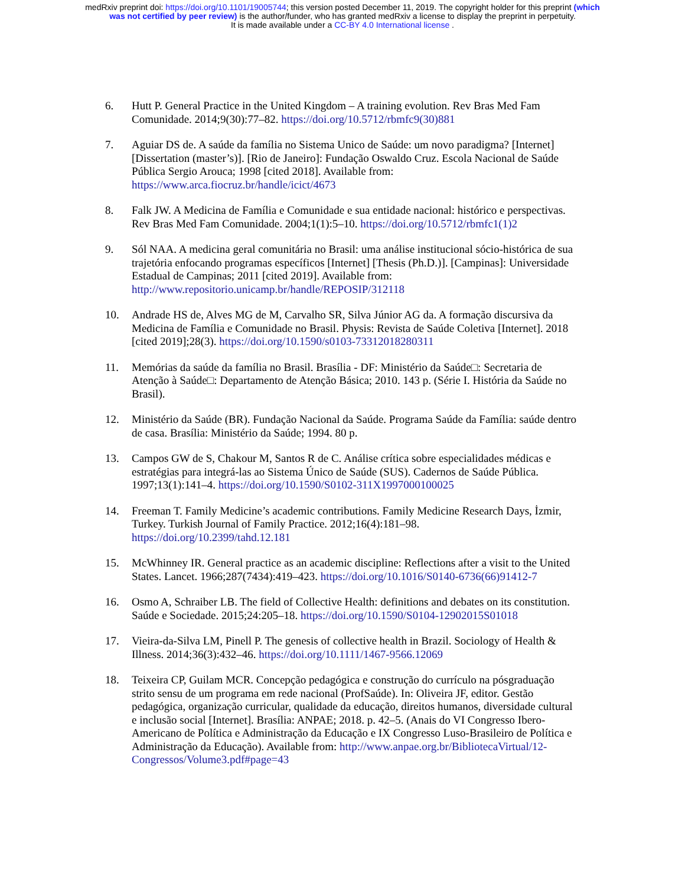medRxiv preprint doi: https://doi.org/10.1101/19005744; this version posted December 11, 2019. The copyright holder for this preprint (which
was not certified by peer review) is the author/funder, who has granted medRxiv a license to display the preprint in perpetuity.
It is made available under a CC-BY 4.0 International license .
6. Hutt P. General Practice in the United Kingdom – A training evolution. Rev Bras Med Fam Comunidade. 2014;9(30):77–82. https://doi.org/10.5712/rbmfc9(30)881
7. Aguiar DS de. A saúde da família no Sistema Unico de Saúde: um novo paradigma? [Internet] [Dissertation (master’s)]. [Rio de Janeiro]: Fundação Oswaldo Cruz. Escola Nacional de Saúde Pública Sergio Arouca; 1998 [cited 2018]. Available from: https://www.arca.fiocruz.br/handle/icict/4673
8. Falk JW. A Medicina de Família e Comunidade e sua entidade nacional: histórico e perspectivas. Rev Bras Med Fam Comunidade. 2004;1(1):5–10. https://doi.org/10.5712/rbmfc1(1)2
9. Sól NAA. A medicina geral comunitária no Brasil: uma análise institucional sócio-histórica de sua trajetória enfocando programas específicos [Internet] [Thesis (Ph.D.)]. [Campinas]: Universidade Estadual de Campinas; 2011 [cited 2019]. Available from: http://www.repositorio.unicamp.br/handle/REPOSIP/312118
10. Andrade HS de, Alves MG de M, Carvalho SR, Silva Júnior AG da. A formação discursiva da Medicina de Família e Comunidade no Brasil. Physis: Revista de Saúde Coletiva [Internet]. 2018 [cited 2019];28(3). https://doi.org/10.1590/s0103-73312018280311
11. Memórias da saúde da família no Brasil. Brasília - DF: Ministério da Saúde□: Secretaria de Atenção à Saúde□: Departamento de Atenção Básica; 2010. 143 p. (Série I. História da Saúde no Brasil).
12. Ministério da Saúde (BR). Fundação Nacional da Saúde. Programa Saúde da Família: saúde dentro de casa. Brasília: Ministério da Saúde; 1994. 80 p.
13. Campos GW de S, Chakour M, Santos R de C. Análise crítica sobre especialidades médicas e estratégias para integrá-las ao Sistema Único de Saúde (SUS). Cadernos de Saúde Pública. 1997;13(1):141–4. https://doi.org/10.1590/S0102-311X1997000100025
14. Freeman T. Family Medicine’s academic contributions. Family Medicine Research Days, İzmir, Turkey. Turkish Journal of Family Practice. 2012;16(4):181–98. https://doi.org/10.2399/tahd.12.181
15. McWhinney IR. General practice as an academic discipline: Reflections after a visit to the United States. Lancet. 1966;287(7434):419–423. https://doi.org/10.1016/S0140-6736(66)91412-7
16. Osmo A, Schraiber LB. The field of Collective Health: definitions and debates on its constitution. Saúde e Sociedade. 2015;24:205–18. https://doi.org/10.1590/S0104-12902015S01018
17. Vieira-da-Silva LM, Pinell P. The genesis of collective health in Brazil. Sociology of Health & Illness. 2014;36(3):432–46. https://doi.org/10.1111/1467-9566.12069
18. Teixeira CP, Guilam MCR. Concepção pedagógica e construção do currículo na pósgraduação strito sensu de um programa em rede nacional (ProfSaúde). In: Oliveira JF, editor. Gestão pedagógica, organização curricular, qualidade da educação, direitos humanos, diversidade cultural e inclusão social [Internet]. Brasília: ANPAE; 2018. p. 42–5. (Anais do VI Congresso Ibero-Americano de Política e Administração da Educação e IX Congresso Luso-Brasileiro de Política e Administração da Educação). Available from: http://www.anpae.org.br/BibliotecaVirtual/12-Congressos/Volume3.pdf#page=43